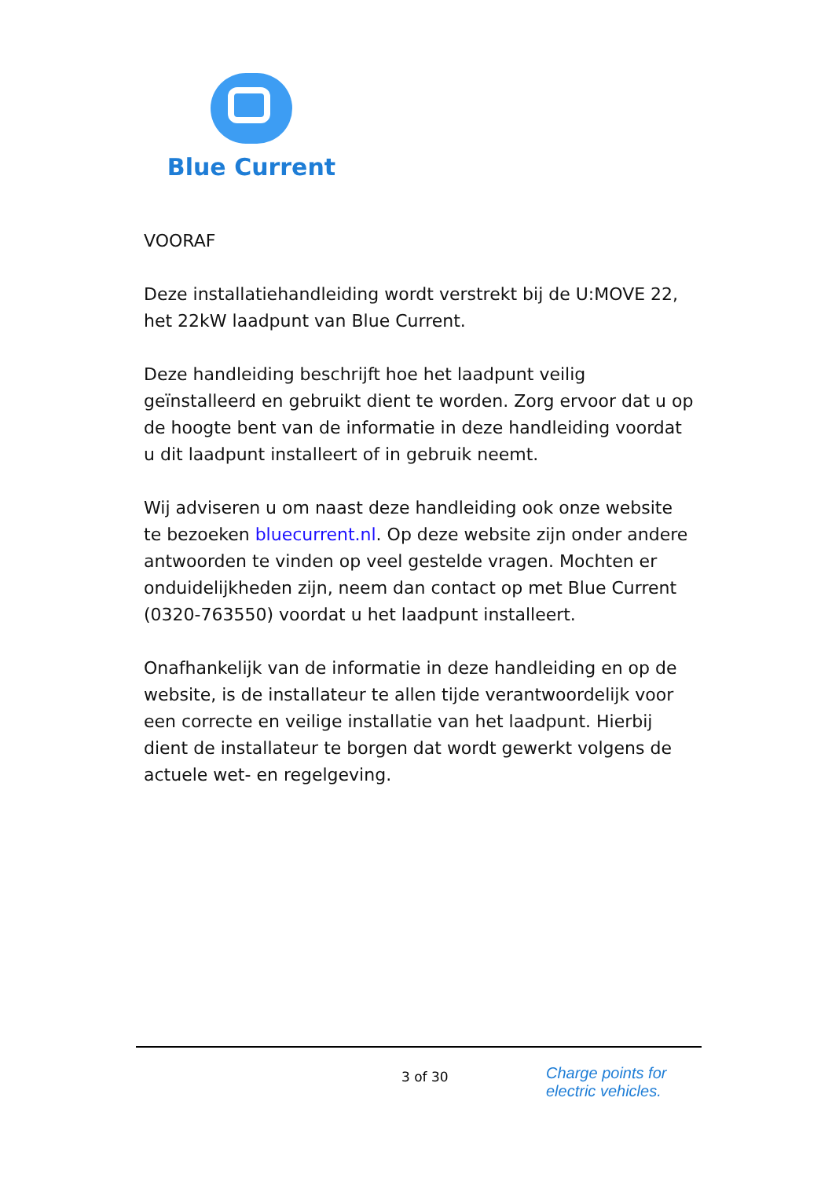Blue Current
VOORAF
Deze installatiehandleiding wordt verstrekt bij de U:MOVE 22, het 22kW laadpunt van Blue Current.
Deze handleiding beschrijft hoe het laadpunt veilig geïnstalleerd en gebruikt dient te worden. Zorg ervoor dat u op de hoogte bent van de informatie in deze handleiding voordat u dit laadpunt installeert of in gebruik neemt.
Wij adviseren u om naast deze handleiding ook onze website te bezoeken bluecurrent.nl. Op deze website zijn onder andere antwoorden te vinden op veel gestelde vragen. Mochten er onduidelijkheden zijn, neem dan contact op met Blue Current (0320-763550) voordat u het laadpunt installeert.
Onafhankelijk van de informatie in deze handleiding en op de website, is de installateur te allen tijde verantwoordelijk voor een correcte en veilige installatie van het laadpunt. Hierbij dient de installateur te borgen dat wordt gewerkt volgens de actuele wet- en regelgeving.
3 of 30
Charge points for
electric vehicles.